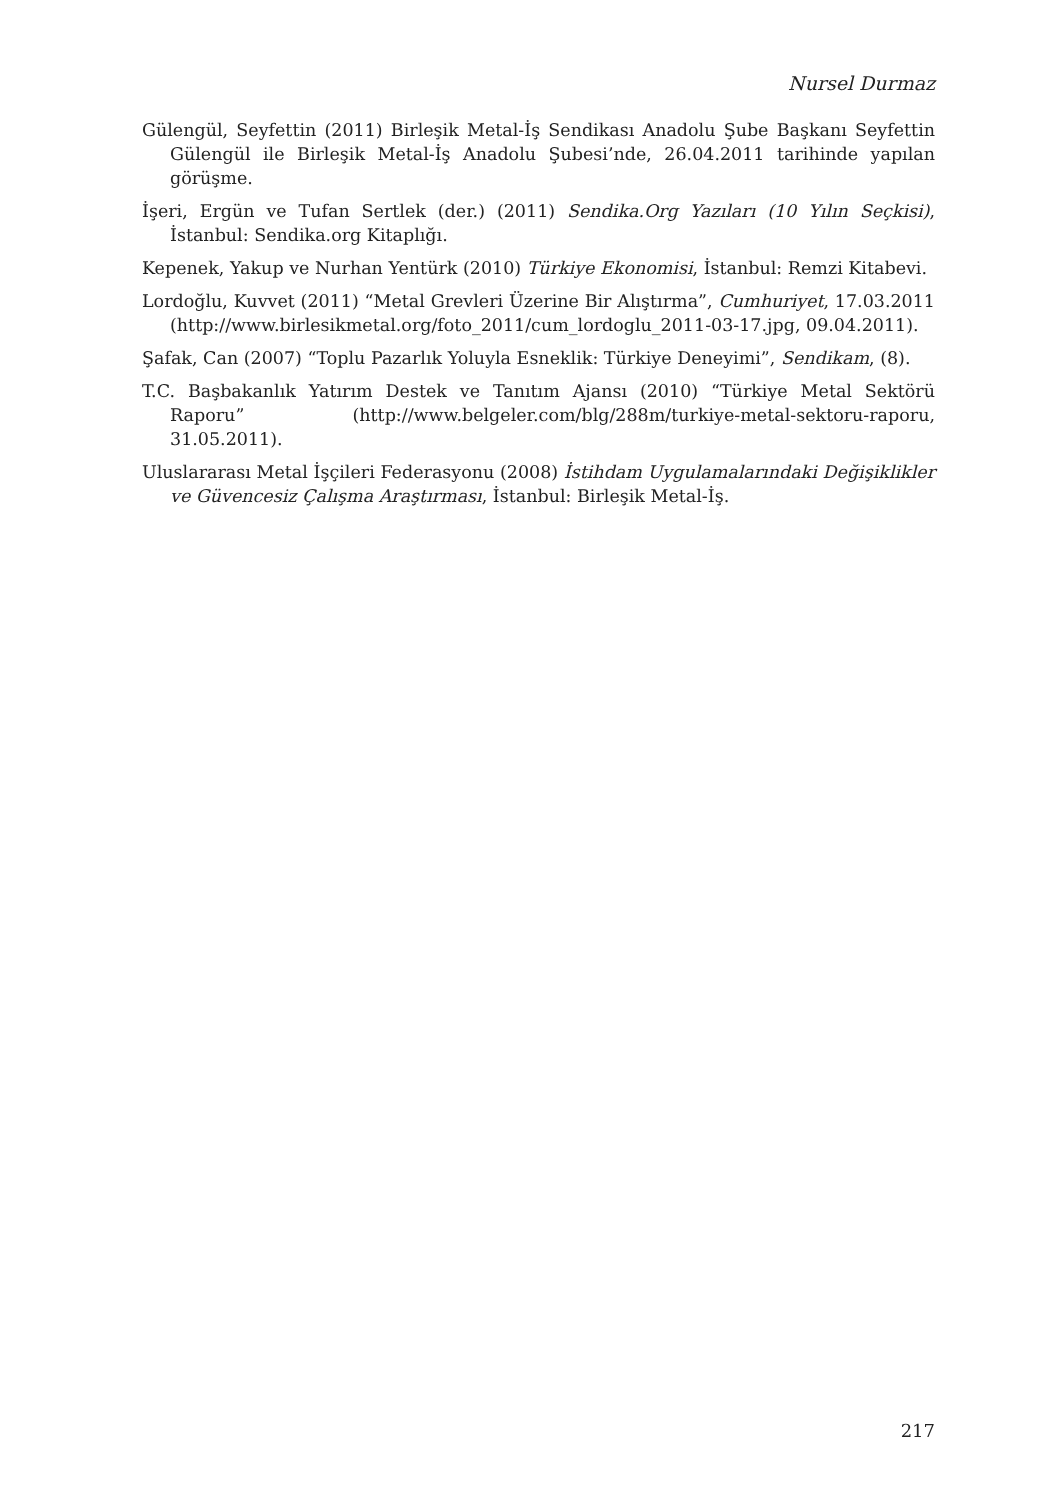Nursel Durmaz
Gülengül, Seyfettin (2011) Birleşik Metal-İş Sendikası Anadolu Şube Başkanı Seyfettin Gülengül ile Birleşik Metal-İş Anadolu Şubesi’nde, 26.04.2011 tarihinde yapılan görüşme.
İşeri, Ergün ve Tufan Sertlek (der.) (2011) Sendika.Org Yazıları (10 Yılın Seçkisi), İstanbul: Sendika.org Kitaplığı.
Kepenek, Yakup ve Nurhan Yentürk (2010) Türkiye Ekonomisi, İstanbul: Remzi Kitabevi.
Lordoğlu, Kuvvet (2011) “Metal Grevleri Üzerine Bir Alıştırma”, Cumhuriyet, 17.03.2011 (http://www.birlesikmetal.org/foto_2011/cum_lordoglu_2011-03-17.jpg, 09.04.2011).
Şafak, Can (2007) “Toplu Pazarlık Yoluyla Esneklik: Türkiye Deneyimi”, Sendikam, (8).
T.C. Başbakanlık Yatırım Destek ve Tanıtım Ajansı (2010) “Türkiye Metal Sektörü Raporu” (http://www.belgeler.com/blg/288m/turkiye-metal-sektoru-raporu, 31.05.2011).
Uluslararası Metal İşçileri Federasyonu (2008) İstihdam Uygulamalarındaki Değişiklikler ve Güvencesiz Çalışma Araştırması, İstanbul: Birleşik Metal-İş.
217